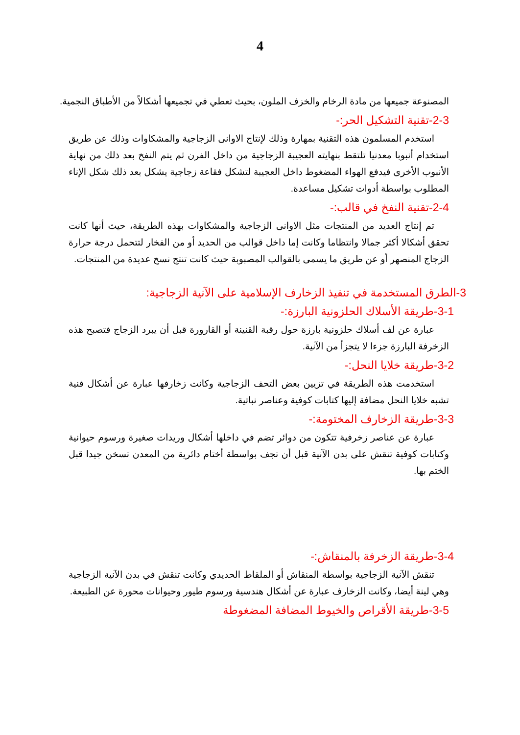4
المصنوعة جميعها من مادة الرخام والخزف الملون، بحيث تعطي في تجميعها أشكالاً من الأطباق النجمية.
2-3-تقنية التشكيل الحر:-
استخدم المسلمون هذه التقنية بمهارة وذلك لإنتاج الاوانى الزجاجية والمشكاوات وذلك عن طريق استخدام أنبوبا معدنيا تلتقط بنهايته العجيبة الزجاجية من داخل الفرن ثم يتم النفخ بعد ذلك من نهاية الأنبوب الأخرى فيدفع الهواء المضغوط داخل العجيبة لتشكل فقاعة زجاجية يشكل بعد ذلك شكل الإناء المطلوب بواسطة أدوات تشكيل مساعدة.
2-4-تقنية النفخ في قالب:-
تم إنتاج العديد من المنتجات مثل الاوانى الزجاجية والمشكاوات بهذه الطريقة، حيث أنها كانت تحقق أشكالا أكثر جمالا وانتظاما وكانت إما داخل قوالب من الحديد أو من الفخار لتتحمل درجة حرارة الزجاج المنصهر أو عن طريق ما يسمى بالقوالب المصبوبة حيث كانت تنتج نسخ عديدة من المنتجات.
3-الطرق المستخدمة في تنفيذ الزخارف الإسلامية على الآنية الزجاجية:
3-1-طريقة الأسلاك الحلزونية البارزة:-
عبارة عن لف أسلاك حلزونية بارزة حول رقبة القنينة أو القارورة قبل أن يبرد الزجاج فتصبح هذه الزخرفة البارزة جزءا لا يتجزأ من الآنية.
3-2-طريقة خلايا النحل:-
استخدمت هذه الطريقة في تزيين بعض التحف الزجاجية وكانت زخارفها عبارة عن أشكال فنية تشبه خلايا النحل مضافة إليها كتابات كوفية وعناصر نباتية.
3-3-طريقة الزخارف المختومة:-
عبارة عن عناصر زخرفية تتكون من دوائر تضم في داخلها أشكال وريدات صغيرة ورسوم حيوانية وكتابات كوفية تنقش على بدن الآنية قبل أن تجف بواسطة أختام دائرية من المعدن تسخن جيدا قبل الختم بها.
3-4-طريقة الزخرفة بالمنقاش:-
تنقش الآنية الزجاجية بواسطة المنقاش أو الملقاط الحديدي وكانت تنقش في بدن الآنية الزجاجية وهي لينة أيضا، وكانت الزخارف عبارة عن أشكال هندسية ورسوم طيور وحيوانات محورة عن الطبيعة.
3-5-طريقة الأقراص والخيوط المضافة المضغوطة